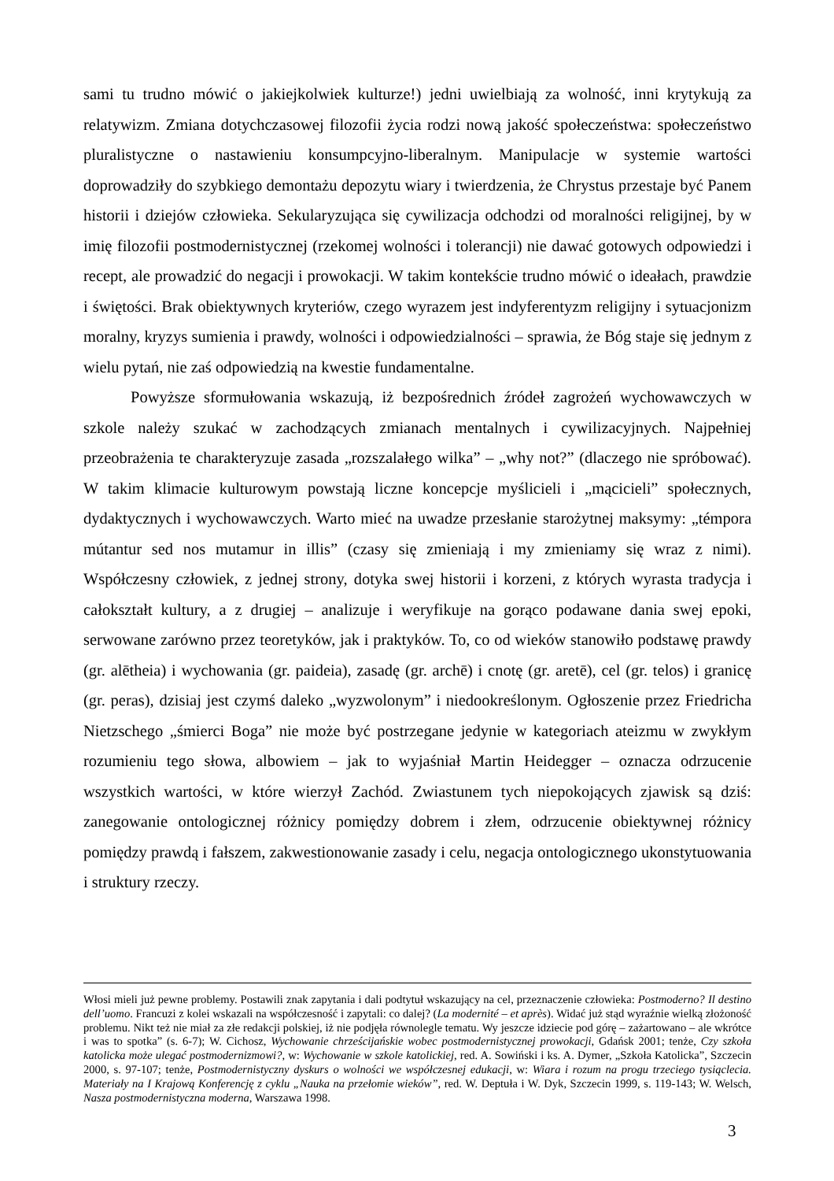sami tu trudno mówić o jakiejkolwiek kulturze!) jedni uwielbiają za wolność, inni krytykują za relatywizm. Zmiana dotychczasowej filozofii życia rodzi nową jakość społeczeństwa: społeczeństwo pluralistyczne o nastawieniu konsumpcyjno-liberalnym. Manipulacje w systemie wartości doprowadziły do szybkiego demontażu depozytu wiary i twierdzenia, że Chrystus przestaje być Panem historii i dziejów człowieka. Sekularyzująca się cywilizacja odchodzi od moralności religijnej, by w imię filozofii postmodernistycznej (rzekomej wolności i tolerancji) nie dawać gotowych odpowiedzi i recept, ale prowadzić do negacji i prowokacji. W takim kontekście trudno mówić o ideałach, prawdzie i świętości. Brak obiektywnych kryteriów, czego wyrazem jest indyferentyzm religijny i sytuacjonizm moralny, kryzys sumienia i prawdy, wolności i odpowiedzialności – sprawia, że Bóg staje się jednym z wielu pytań, nie zaś odpowiedzią na kwestie fundamentalne.
Powyższe sformułowania wskazują, iż bezpośrednich źródeł zagrożeń wychowawczych w szkole należy szukać w zachodzących zmianach mentalnych i cywilizacyjnych. Najpełniej przeobrażenia te charakteryzuje zasada „rozszalałego wilka” – „why not?” (dlaczego nie spróbować). W takim klimacie kulturowym powstają liczne koncepcje myślicieli i „mącicieli” społecznych, dydaktycznych i wychowawczych. Warto mieć na uwadze przesłanie starożytnej maksymy: „témpora mútantur sed nos mutamur in illis” (czasy się zmieniają i my zmieniamy się wraz z nimi). Współczesny człowiek, z jednej strony, dotyka swej historii i korzeni, z których wyrasta tradycja i całokształt kultury, a z drugiej – analizuje i weryfikuje na gorąco podawane dania swej epoki, serwowane zarówno przez teoretyków, jak i praktyków. To, co od wieków stanowiło podstawę prawdy (gr. alētheia) i wychowania (gr. paideia), zasadę (gr. archē) i cnotę (gr. aretē), cel (gr. telos) i granicę (gr. peras), dzisiaj jest czymś daleko „wyzwolonym” i niedookreślonym. Ogłoszenie przez Friedricha Nietzschego „śmierci Boga” nie może być postrzegane jedynie w kategoriach ateizmu w zwykłym rozumieniu tego słowa, albowiem – jak to wyjaśniał Martin Heidegger – oznacza odrzucenie wszystkich wartości, w które wierzył Zachód. Zwiastunem tych niepokojących zjawisk są dziś: zanegowanie ontologicznej różnicy pomiędzy dobrem i złem, odrzucenie obiektywnej różnicy pomiędzy prawdą i fałszem, zakwestionowanie zasady i celu, negacja ontologicznego ukonstytuowania i struktury rzeczy.
Włosi mieli już pewne problemy. Postawili znak zapytania i dali podtytuł wskazujący na cel, przeznaczenie człowieka: Postmoderno? Il destino dell’uomo. Francuzi z kolei wskazali na współczesność i zapytali: co dalej? (La modernité – et après). Widać już stąd wyraźnie wielką złożoność problemu. Nikt też nie miał za złe redakcji polskiej, iż nie podjęła równolegle tematu. Wy jeszcze idziecie pod górę – zażartowano – ale wkrótce i was to spotka” (s. 6-7); W. Cichosz, Wychowanie chrześcijańskie wobec postmodernistycznej prowokacji, Gdańsk 2001; tenże, Czy szkoła katolicka może ulegać postmodernizmowi?, w: Wychowanie w szkole katolickiej, red. A. Sowiński i ks. A. Dymer, „Szkoła Katolicka”, Szczecin 2000, s. 97-107; tenże, Postmodernistyczny dyskurs o wolności we współczesnej edukacji, w: Wiara i rozum na progu trzeciego tysiąclecia. Materiały na I Krajową Konferencję z cyklu „Nauka na przełomie wieków”, red. W. Deptuła i W. Dyk, Szczecin 1999, s. 119-143; W. Welsch, Nasza postmodernistyczna moderna, Warszawa 1998.
3